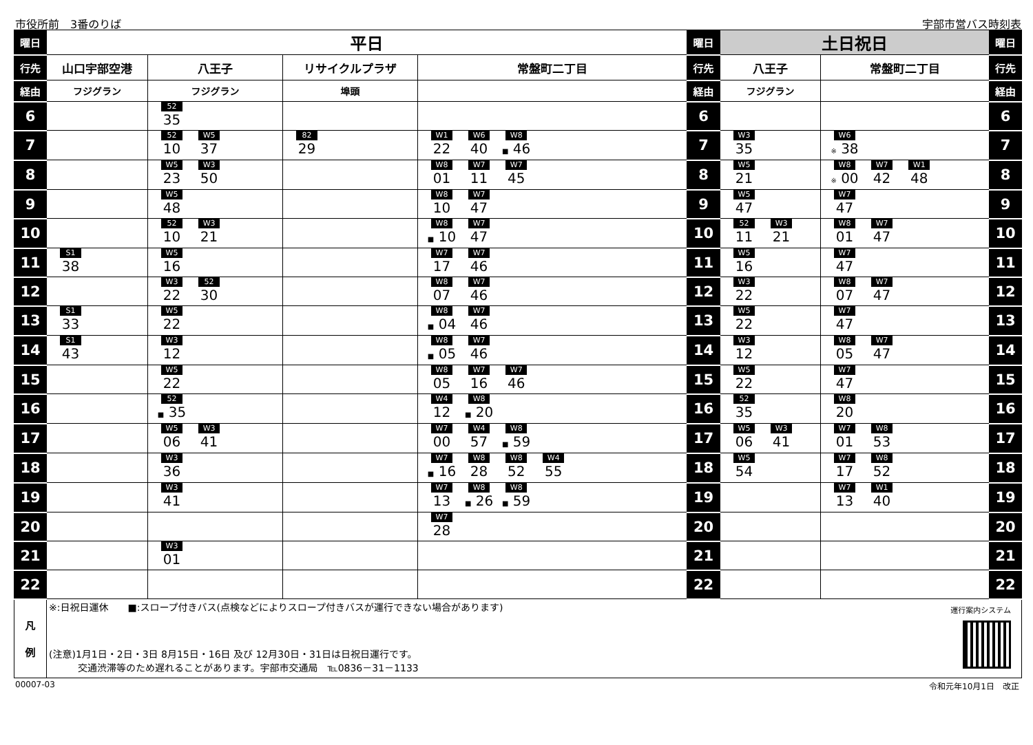市役所前　3番のりば 宇部市営バス時刻表
| 曜日 | 平日 | | | | 曜日 | 土日祝日 | | 曜日 |
| --- | --- | --- | --- | --- | --- | --- | --- | --- |
| 行先 | 山口宇部空港 | 八王子 | リサイクルプラザ | 常盤町二丁目 | 行先 | 八王子 | 常盤町二丁目 | 行先 |
| 経由 | フジグラン | フジグラン | 埠頭 | | 経由 | フジグラン | | 経由 |
| 6 | | 52 35 | | | 6 | | | 6 |
| 7 | | 52 10 W5 37 | 82 29 | W1 22 W6 40 W8 ■ 46 | 7 | W3 35 | W6 ※ 38 | 7 |
| 8 | | W5 23 W3 50 | | W8 01 W7 11 W7 45 | 8 | W5 21 | W8 ※ 00 W7 42 W1 48 | 8 |
| 9 | | W5 48 | | W8 10 W7 47 | 9 | W5 47 | W7 47 | 9 |
| 10 | | 52 10 W3 21 | | W8 ■ 10 W7 47 | 10 | 52 11 W3 21 | W8 01 W7 47 | 10 |
| 11 | S1 38 | W5 16 | | W7 17 W7 46 | 11 | W5 16 | W7 47 | 11 |
| 12 | | W3 22 52 30 | | W8 07 W7 46 | 12 | W3 22 | W8 07 W7 47 | 12 |
| 13 | S1 33 | W5 22 | | W8 ■ 04 W7 46 | 13 | W5 22 | W7 47 | 13 |
| 14 | S1 43 | W3 12 | | W8 ■ 05 W7 46 | 14 | W3 12 | W8 05 W7 47 | 14 |
| 15 | | W5 22 | | W8 05 W7 16 W7 46 | 15 | W5 22 | W7 47 | 15 |
| 16 | | 52 ■ 35 | | W4 12 W8 ■ 20 | 16 | 52 35 | W8 20 | 16 |
| 17 | | W5 06 W3 41 | | W7 00 W4 57 W8 ■ 59 | 17 | W5 06 W3 41 | W7 01 W8 53 | 17 |
| 18 | | W3 36 | | W7 ■ 16 W8 28 W8 52 W4 55 | 18 | W5 54 | W7 17 W8 52 | 18 |
| 19 | | W3 41 | | W7 13 W8 ■ 26 W8 ■ 59 | 19 | | W7 13 W1 40 | 19 |
| 20 | | | | W7 28 | 20 | | | 20 |
| 21 | | W3 01 | | | 21 | | | 21 |
| 22 | | | | | 22 | | | 22 |
| 凡 例 | ※:日祝日運休 ■:スロープ付きバス(点検などによりスロープ付きバスが運行できない場合があります) (注意)1月1日・2日・3日 8月15日・16日 及び 12月30日・31日は日祝日運行です。 交通渋滞等のため遅れることがあります。宇部市交通局 ℡0836－31－1133 | | | | | | 運行案内システム | |
00007-03 令和元年10月1日　改正